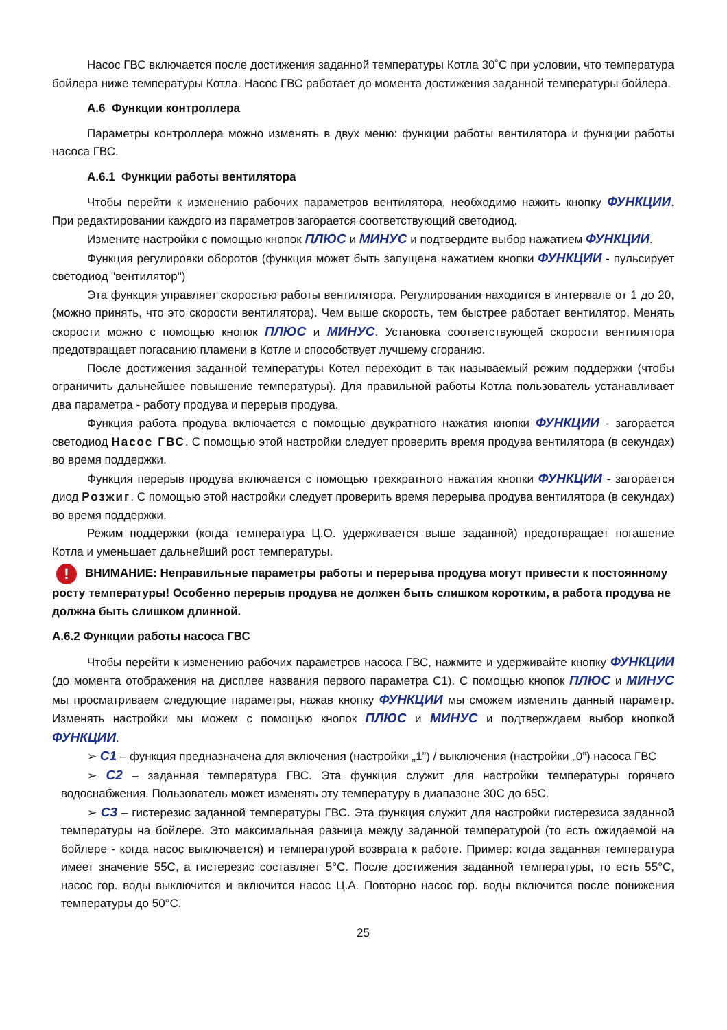Насос ГВС включается после достижения заданной температуры Котла 30˚С при условии, что температура бойлера ниже температуры Котла. Насос ГВС работает до момента достижения заданной температуры бойлера.
А.6 Функции контроллера
Параметры контроллера можно изменять в двух меню: функции работы вентилятора и функции работы насоса ГВС.
А.6.1 Функции работы вентилятора
Чтобы перейти к изменению рабочих параметров вентилятора, необходимо нажить кнопку ФУНКЦИИ. При редактировании каждого из параметров загорается соответствующий светодиод.
Измените настройки с помощью кнопок ПЛЮС и МИНУС и подтвердите выбор нажатием ФУНКЦИИ.
Функция регулировки оборотов (функция может быть запущена нажатием кнопки ФУНКЦИИ - пульсирует светодиод "вентилятор")
Эта функция управляет скоростью работы вентилятора. Регулирования находится в интервале от 1 до 20, (можно принять, что это скорости вентилятора). Чем выше скорость, тем быстрее работает вентилятор. Менять скорости можно с помощью кнопок ПЛЮС и МИНУС. Установка соответствующей скорости вентилятора предотвращает погасанию пламени в Котле и способствует лучшему сгоранию.
После достижения заданной температуры Котел переходит в так называемый режим поддержки (чтобы ограничить дальнейшее повышение температуры). Для правильной работы Котла пользователь устанавливает два параметра - работу продува и перерыв продува.
Функция работа продува включается с помощью двукратного нажатия кнопки ФУНКЦИИ - загорается светодиод Насос ГВС. С помощью этой настройки следует проверить время продува вентилятора (в секундах) во время поддержки.
Функция перерыв продува включается с помощью трехкратного нажатия кнопки ФУНКЦИИ - загорается диод Розжиг. С помощью этой настройки следует проверить время перерыва продува вентилятора (в секундах) во время поддержки.
Режим поддержки (когда температура Ц.О. удерживается выше заданной) предотвращает погашение Котла и уменьшает дальнейший рост температуры.
! ВНИМАНИЕ: Неправильные параметры работы и перерыва продува могут привести к постоянному росту температуры! Особенно перерыв продува не должен быть слишком коротким, а работа продува не должна быть слишком длинной.
А.6.2 Функции работы насоса ГВС
Чтобы перейти к изменению рабочих параметров насоса ГВС, нажмите и удерживайте кнопку ФУНКЦИИ (до момента отображения на дисплее названия первого параметра С1). С помощью кнопок ПЛЮС и МИНУС мы просматриваем следующие параметры, нажав кнопку ФУНКЦИИ мы сможем изменить данный параметр. Изменять настройки мы можем с помощью кнопок ПЛЮС и МИНУС и подтверждаем выбор кнопкой ФУНКЦИИ.
➢ С1 – функция предназначена для включения (настройки „1”) / выключения (настройки „0”) насоса ГВС
➢ С2 – заданная температура ГВС. Эта функция служит для настройки температуры горячего водоснабжения. Пользователь может изменять эту температуру в диапазоне 30С до 65С.
➢ С3 – гистерезис заданной температуры ГВС. Эта функция служит для настройки гистерезиса заданной температуры на бойлере. Это максимальная разница между заданной температурой (то есть ожидаемой на бойлере - когда насос выключается) и температурой возврата к работе. Пример: когда заданная температура имеет значение 55С, а гистерезис составляет 5°С. После достижения заданной температуры, то есть 55°С, насос гор. воды выключится и включится насос Ц.А. Повторно насос гор. воды включится после понижения температуры до 50°С.
25